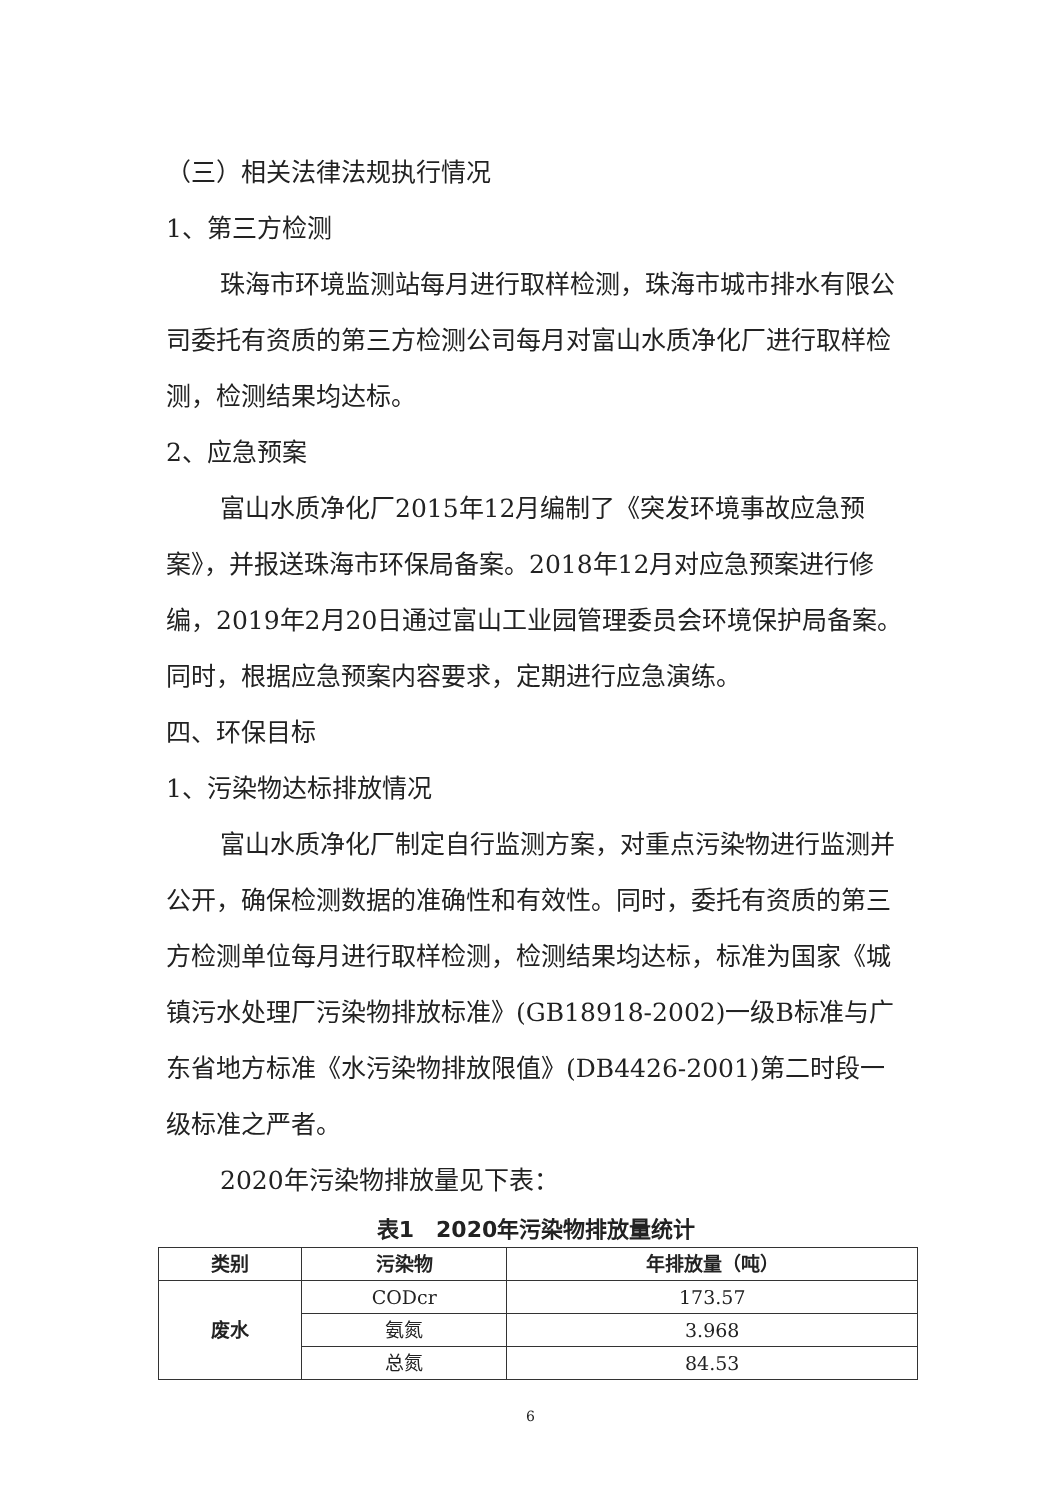（三）相关法律法规执行情况
1、第三方检测
珠海市环境监测站每月进行取样检测，珠海市城市排水有限公司委托有资质的第三方检测公司每月对富山水质净化厂进行取样检测，检测结果均达标。
2、应急预案
富山水质净化厂2015年12月编制了《突发环境事故应急预案》，并报送珠海市环保局备案。2018年12月对应急预案进行修编，2019年2月20日通过富山工业园管理委员会环境保护局备案。同时，根据应急预案内容要求，定期进行应急演练。
四、环保目标
1、污染物达标排放情况
富山水质净化厂制定自行监测方案，对重点污染物进行监测并公开，确保检测数据的准确性和有效性。同时，委托有资质的第三方检测单位每月进行取样检测，检测结果均达标，标准为国家《城镇污水处理厂污染物排放标准》(GB18918-2002)一级B标准与广东省地方标准《水污染物排放限值》(DB4426-2001)第二时段一级标准之严者。
2020年污染物排放量见下表：
表1　2020年污染物排放量统计
| 类别 | 污染物 | 年排放量（吨） |
| --- | --- | --- |
| 废水 | CODcr | 173.57 |
| | 氨氮 | 3.968 |
| | 总氮 | 84.53 |
6